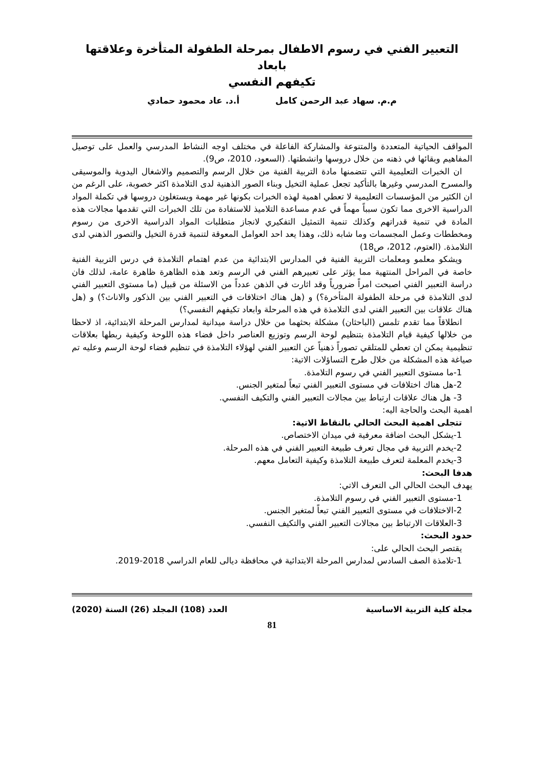التعبير الفني في رسوم الاطفال بمرحلة الطفولة المتأخرة وعلاقتها بابعاد
تكيفهم النفسي
م.م. سهاد عبد الرحمن كامل أ.د. عاد محمود حمادي
المواقف الحياتية المتعددة والمتنوعة والمشاركة الفاعلة في مختلف اوجه النشاط المدرسي والعمل على توصيل المفاهيم وبقائها في ذهنه من خلال دروسها وانشطتها. (السعود، 2010، ص9).
ان الخبرات التعليمية التي تتضمنها مادة التربية الفنية من خلال الرسم والتصميم والاشغال اليدوية والموسيقى والمسرح المدرسي وغيرها بالتأكيد تجعل عملية التخيل وبناء الصور الذهنية لدى التلامذة اكثر خصوبة، على الرغم من ان الكثير من المؤسسات التعليمية لا تعطي اهمية لهذه الخبرات بكونها غير مهمة ويستغلون دروسها في تكملة المواد الدراسية الاخرى مما تكون سبباً مهماً في عدم مساعدة التلاميذ للاستفادة من تلك الخبرات التي تقدمها مجالات هذه المادة في تنمية قدراتهم وكذلك تنمية التمثيل التفكيري لانجاز متطلبات المواد الدراسية الاخرى من رسوم ومخططات وعمل المجسمات وما شابه ذلك، وهذا يعد احد العوامل المعوقة لتنمية قدرة التخيل والتصور الذهني لدى التلامذة. (العتوم، 2012، ص18)
ويشكو معلمو ومعلمات التربية الفنية في المدارس الابتدائية من عدم اهتمام التلامذة في درس التربية الفنية خاصة في المراحل المنتهية مما يؤثر على تعبيرهم الفني في الرسم وتعد هذه الظاهرة ظاهرة عامة، لذلك فان دراسة التعبير الفني اصبحت امراً ضرورياً وقد اثارت في الذهن عدداً من الاسئلة من قبيل (ما مستوى التعبير الفني لدى التلامذة في مرحلة الطفولة المتأخرة؟) و (هل هناك اختلافات في التعبير الفني بين الذكور والاناث؟) و (هل هناك علاقات بين التعبير الفني لدى التلامذة في هذه المرحلة وابعاد تكيفهم النفسي؟)
انطلاقاً مما تقدم تلمس (الباحثان) مشكلة بحثهما من خلال دراسة ميدانية لمدارس المرحلة الابتدائية، اذ لاحظا من خلالها كيفية قيام التلامذة بتنظيم لوحة الرسم وتوزيع العناصر داخل فضاء هذه اللوحة وكيفية ربطها بعلاقات تنظيمية يمكن ان تعطي للمتلقي تصوراً ذهنياً عن التعبير الفني لهؤلاء التلامذة في تنظيم فضاء لوحة الرسم وعليه تم صياغة هذه المشكلة من خلال طرح التساؤلات الاتية:
1-ما مستوى التعبير الفني في رسوم التلامذة.
2-هل هناك اختلافات في مستوى التعبير الفني تبعاً لمتغير الجنس.
3- هل هناك علاقات ارتباط بين مجالات التعبير الفني والتكيف النفسي.
اهمية البحث والحاجة اليه:
تتجلى اهمية البحث الحالي بالنقاط الاتية:
1-يشكل البحث اضافة معرفية في ميدان الاختصاص.
2-يخدم التربية في مجال تعرف طبيعة التعبير الفني في هذه المرحلة.
3-يخدم المعلمة لتعرف طبيعة التلامذة وكيفية التعامل معهم.
هدفا البحث:
يهدف البحث الحالي الى التعرف الاتي:
1-مستوى التعبير الفني في رسوم التلامذة.
2-الاختلافات في مستوى التعبير الفني تبعاً لمتغير الجنس.
3-العلاقات الارتباط بين مجالات التعبير الفني والتكيف النفسي.
حدود البحث:
يقتصر البحث الحالي على:
1-تلامذة الصف السادس لمدارس المرحلة الابتدائية في محافظة ديالى للعام الدراسي 2018-2019.
مجلة كلية التربية الاساسية العدد (108) المجلد (26) السنة (2020)
81